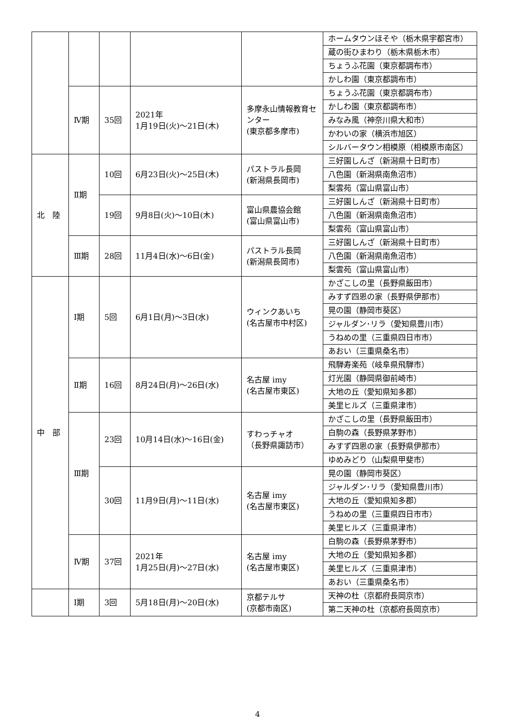| | | | | | ホームタウンほそや（栃木県宇都宮市） |
| | | | | | 蔵の街ひまわり（栃木県栃木市） |
| | | | | | ちょうふ花園（東京都調布市） |
| | | | | | かしわ園（東京都調布市） |
| | Ⅳ期 | 35回 | 2021年 1月19日(火)～21日(木) | 多摩永山情報教育センター (東京都多摩市) | ちょうふ花園（東京都調布市） |
| | | | | | かしわ園（東京都調布市） |
| | | | | | みなみ風（神奈川県大和市） |
| | | | | | かわいの家（横浜市旭区） |
| | | | | | シルバータウン相模原（相模原市南区） |
| 北 陸 | Ⅱ期 | 10回 | 6月23日(火)～25日(木) | パストラル長岡 (新潟県長岡市) | 三好園しんざ（新潟県十日町市） |
| | | | | | 八色園（新潟県南魚沼市） |
| | | | | | 梨雲苑（富山県富山市） |
| | | 19回 | 9月8日(火)～10日(木) | 富山県農協会館 (富山県富山市) | 三好園しんざ（新潟県十日町市） |
| | | | | | 八色園（新潟県南魚沼市） |
| | | | | | 梨雲苑（富山県富山市） |
| | Ⅲ期 | 28回 | 11月4日(水)～6日(金) | パストラル長岡 (新潟県長岡市) | 三好園しんざ（新潟県十日町市） |
| | | | | | 八色園（新潟県南魚沼市） |
| | | | | | 梨雲苑（富山県富山市） |
| 中 部 | Ⅰ期 | 5回 | 6月1日(月)～3日(水) | ウィンクあいち (名古屋市中村区) | かざこしの里（長野県飯田市） |
| | | | | | みすず四恩の家（長野県伊那市） |
| | | | | | 晃の園（静岡市葵区） |
| | | | | | ジャルダン･リラ（愛知県豊川市） |
| | | | | | うねめの里（三重県四日市市） |
| | | | | | あおい（三重県桑名市） |
| | Ⅱ期 | 16回 | 8月24日(月)～26日(水) | 名古屋 imy (名古屋市東区) | 飛騨寿楽苑（岐阜県飛騨市） |
| | | | | | 灯光園（静岡県御前崎市） |
| | | | | | 大地の丘（愛知県知多郡） |
| | | | | | 美里ヒルズ（三重県津市） |
| | Ⅲ期 | 23回 | 10月14日(水)～16日(金) | すわっチャオ （長野県諏訪市） | かざこしの里（長野県飯田市） |
| | | | | | 白駒の森（長野県茅野市） |
| | | | | | みすず四恩の家（長野県伊那市） |
| | | | | | ゆめみどり（山梨県甲斐市） |
| | | 30回 | 11月9日(月)～11日(水) | 名古屋 imy (名古屋市東区) | 晃の園（静岡市葵区） |
| | | | | | ジャルダン･リラ（愛知県豊川市） |
| | | | | | 大地の丘（愛知県知多郡） |
| | | | | | うねめの里（三重県四日市市） |
| | | | | | 美里ヒルズ（三重県津市） |
| | Ⅳ期 | 37回 | 2021年 1月25日(月)～27日(水) | 名古屋 imy (名古屋市東区) | 白駒の森（長野県茅野市） |
| | | | | | 大地の丘（愛知県知多郡） |
| | | | | | 美里ヒルズ（三重県津市） |
| | | | | | あおい（三重県桑名市） |
| | Ⅰ期 | 3回 | 5月18日(月)～20日(水) | 京都テルサ (京都市南区) | 天神の杜（京都府長岡京市） |
| | | | | | 第二天神の杜（京都府長岡京市） |
4